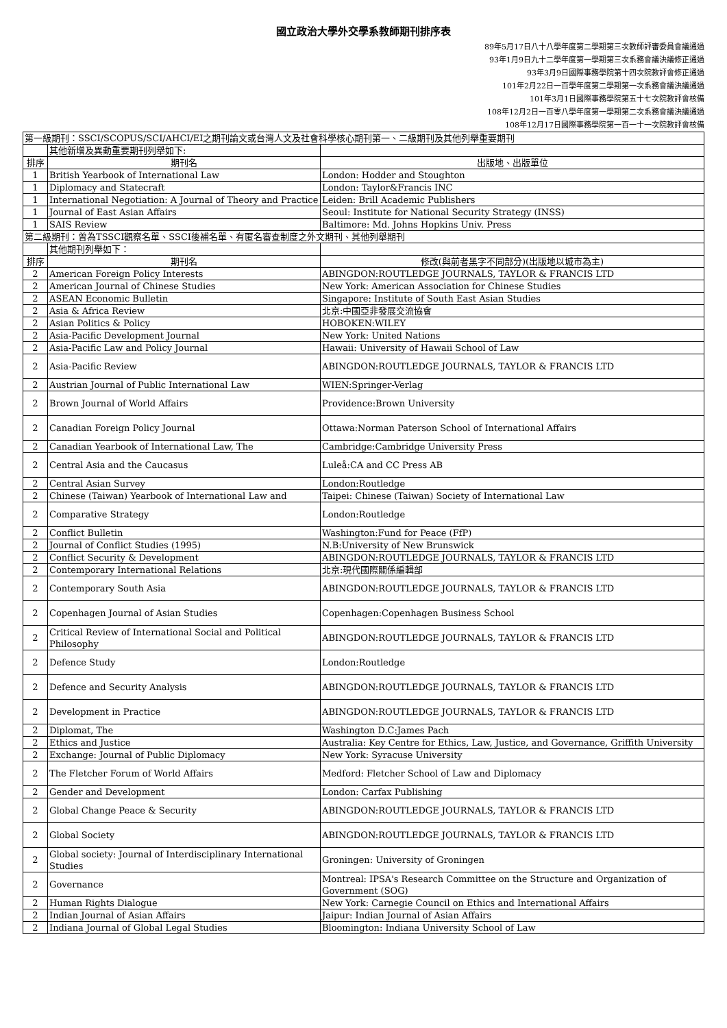國立政治大學外交學系教師期刊排序表
89年5月17日八十八學年度第二學期第三次教師評審委員會議通過
93年1月9日九十二學年度第一學期第三次系務會議決議修正通過
93年3月9日國際事務學院第十四次院教評會修正通過
101年2月22日一百學年度第二學期第一次系務會議決議通過
101年3月1日國際事務學院第五十七次院教評會核備
108年12月2日一百零八學年度第一學期第二次系務會議決議通過
108年12月17日國際事務學院第一百一十一次院教評會核備
| 第一級期刊：SSCI/SCOPUS/SCI/AHCI/EI之期刊論文或台灣人文及社會科學核心期刊第一、二級期刊及其他列舉重要期刊 | | |
| | 其他新增及異動重要期刊列舉如下: | |
| 排序 | 期刊名 | 出版地、出版單位 |
| 1 | British Yearbook of International Law | London: Hodder and Stoughton |
| 1 | Diplomacy and Statecraft | London: Taylor&Francis INC |
| 1 | International Negotiation: A Journal of Theory and Practice | Leiden: Brill Academic Publishers |
| 1 | Journal of East Asian Affairs | Seoul: Institute for National Security Strategy (INSS) |
| 1 | SAIS Review | Baltimore: Md. Johns Hopkins Univ. Press |
| 第二級期刊：曾為TSSCI觀察名單、SSCI後補名單、有匿名審查制度之外文期刊、其他列舉期刊 | | |
| | 其他期刊列舉如下： | |
| 排序 | 期刊名 | 修改(與前者黑字不同部分)(出版地以城市為主) |
| 2 | American Foreign Policy Interests | ABINGDON:ROUTLEDGE JOURNALS, TAYLOR & FRANCIS LTD |
| 2 | American Journal of Chinese Studies | New York: American Association for Chinese Studies |
| 2 | ASEAN Economic Bulletin | Singapore: Institute of South East Asian Studies |
| 2 | Asia & Africa Review | 北京:中國亞非發展交流協會 |
| 2 | Asian Politics & Policy | HOBOKEN:WILEY |
| 2 | Asia-Pacific Development Journal | New York: United Nations |
| 2 | Asia-Pacific Law and Policy Journal | Hawaii: University of Hawaii School of Law |
| 2 | Asia-Pacific Review | ABINGDON:ROUTLEDGE JOURNALS, TAYLOR & FRANCIS LTD |
| 2 | Austrian Journal of Public International Law | WIEN:Springer-Verlag |
| 2 | Brown Journal of World Affairs | Providence:Brown University |
| 2 | Canadian Foreign Policy Journal | Ottawa:Norman Paterson School of International Affairs |
| 2 | Canadian Yearbook of International Law, The | Cambridge:Cambridge University Press |
| 2 | Central Asia and the Caucasus | Luleå:CA and CC Press AB |
| 2 | Central Asian Survey | London:Routledge |
| 2 | Chinese (Taiwan) Yearbook of International Law and | Taipei: Chinese (Taiwan) Society of International Law |
| 2 | Comparative Strategy | London:Routledge |
| 2 | Conflict Bulletin | Washington:Fund for Peace (FfP) |
| 2 | Journal of Conflict Studies (1995) | N.B:University of New Brunswick |
| 2 | Conflict Security & Development | ABINGDON:ROUTLEDGE JOURNALS, TAYLOR & FRANCIS LTD |
| 2 | Contemporary International Relations | 北京:現代國際關係編輯部 |
| 2 | Contemporary South Asia | ABINGDON:ROUTLEDGE JOURNALS, TAYLOR & FRANCIS LTD |
| 2 | Copenhagen Journal of Asian Studies | Copenhagen:Copenhagen Business School |
| 2 | Critical Review of International Social and Political Philosophy | ABINGDON:ROUTLEDGE JOURNALS, TAYLOR & FRANCIS LTD |
| 2 | Defence Study | London:Routledge |
| 2 | Defence and Security Analysis | ABINGDON:ROUTLEDGE JOURNALS, TAYLOR & FRANCIS LTD |
| 2 | Development in Practice | ABINGDON:ROUTLEDGE JOURNALS, TAYLOR & FRANCIS LTD |
| 2 | Diplomat, The | Washington D.C:James Pach |
| 2 | Ethics and Justice | Australia: Key Centre for Ethics, Law, Justice, and Governance, Griffith University |
| 2 | Exchange: Journal of Public Diplomacy | New York: Syracuse University |
| 2 | The Fletcher Forum of World Affairs | Medford: Fletcher School of Law and Diplomacy |
| 2 | Gender and Development | London: Carfax Publishing |
| 2 | Global Change Peace & Security | ABINGDON:ROUTLEDGE JOURNALS, TAYLOR & FRANCIS LTD |
| 2 | Global Society | ABINGDON:ROUTLEDGE JOURNALS, TAYLOR & FRANCIS LTD |
| 2 | Global society: Journal of Interdisciplinary International Studies | Groningen: University of Groningen |
| 2 | Governance | Montreal: IPSA's Research Committee on the Structure and Organization of Government (SOG) |
| 2 | Human Rights Dialogue | New York: Carnegie Council on Ethics and International Affairs |
| 2 | Indian Journal of Asian Affairs | Jaipur: Indian Journal of Asian Affairs |
| 2 | Indiana Journal of Global Legal Studies | Bloomington: Indiana University School of Law |